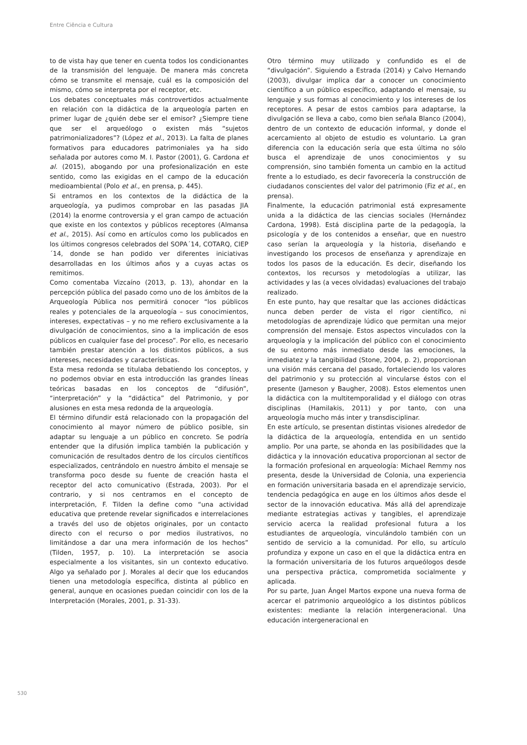Entre Ciência e Cultura
to de vista hay que tener en cuenta todos los condicionantes de la transmisión del lenguaje. De manera más concreta cómo se transmite el mensaje, cuál es la composición del mismo, cómo se interpreta por el receptor, etc.
Los debates conceptuales más controvertidos actualmente en relación con la didáctica de la arqueología parten en primer lugar de ¿quién debe ser el emisor? ¿Siempre tiene que ser el arqueólogo o existen más “sujetos patrimonializadores”? (López et al., 2013). La falta de planes formativos para educadores patrimoniales ya ha sido señalada por autores como M. I. Pastor (2001), G. Cardona et al. (2015), abogando por una profesionalización en este sentido, como las exigidas en el campo de la educación medioambiental (Polo et al., en prensa, p. 445).
Si entramos en los contextos de la didáctica de la arqueología, ya pudimos comprobar en las pasadas JIA (2014) la enorme controversia y el gran campo de actuación que existe en los contextos y públicos receptores (Almansa et al., 2015). Así como en artículos como los publicados en los últimos congresos celebrados del SOPA´14, COTARQ, CIEP´14, donde se han podido ver diferentes iniciativas desarrolladas en los últimos años y a cuyas actas os remitimos.
Como comentaba Vizcaíno (2013, p. 13), ahondar en la percepción pública del pasado como uno de los ámbitos de la Arqueología Pública nos permitirá conocer “los públicos reales y potenciales de la arqueología – sus conocimientos, intereses, expectativas – y no me refiero exclusivamente a la divulgación de conocimientos, sino a la implicación de esos públicos en cualquier fase del proceso”. Por ello, es necesario también prestar atención a los distintos públicos, a sus intereses, necesidades y características.
Esta mesa redonda se titulaba debatiendo los conceptos, y no podemos obviar en esta introducción las grandes líneas teóricas basadas en los conceptos de “difusión”, “interpretación” y la “didáctica” del Patrimonio, y por alusiones en esta mesa redonda de la arqueología.
El término difundir está relacionado con la propagación del conocimiento al mayor número de público posible, sin adaptar su lenguaje a un público en concreto. Se podría entender que la difusión implica también la publicación y comunicación de resultados dentro de los círculos científicos especializados, centrándolo en nuestro ámbito el mensaje se transforma poco desde su fuente de creación hasta el receptor del acto comunicativo (Estrada, 2003). Por el contrario, y si nos centramos en el concepto de interpretación, F. Tilden la define como “una actividad educativa que pretende revelar significados e interrelaciones a través del uso de objetos originales, por un contacto directo con el recurso o por medios ilustrativos, no limitándose a dar una mera información de los hechos” (Tilden, 1957, p. 10). La interpretación se asocia especialmente a los visitantes, sin un contexto educativo. Algo ya señalado por J. Morales al decir que los educandos tienen una metodología específica, distinta al público en general, aunque en ocasiones puedan coincidir con los de la Interpretación (Morales, 2001, p. 31-33).
Otro término muy utilizado y confundido es el de “divulgación”. Siguiendo a Estrada (2014) y Calvo Hernando (2003), divulgar implica dar a conocer un conocimiento científico a un público específico, adaptando el mensaje, su lenguaje y sus formas al conocimiento y los intereses de los receptores. A pesar de estos cambios para adaptarse, la divulgación se lleva a cabo, como bien señala Blanco (2004), dentro de un contexto de educación informal, y donde el acercamiento al objeto de estudio es voluntario. La gran diferencia con la educación sería que esta última no sólo busca el aprendizaje de unos conocimientos y su comprensión, sino también fomenta un cambio en la actitud frente a lo estudiado, es decir favorecería la construcción de ciudadanos conscientes del valor del patrimonio (Fiz et al., en prensa).
Finalmente, la educación patrimonial está expresamente unida a la didáctica de las ciencias sociales (Hernández Cardona, 1998). Está disciplina parte de la pedagogía, la psicología y de los contenidos a enseñar, que en nuestro caso serían la arqueología y la historia, diseñando e investigando los procesos de enseñanza y aprendizaje en todos los pasos de la educación. Es decir, diseñando los contextos, los recursos y metodologías a utilizar, las actividades y las (a veces olvidadas) evaluaciones del trabajo realizado.
En este punto, hay que resaltar que las acciones didácticas nunca deben perder de vista el rigor científico, ni metodologías de aprendizaje lúdico que permitan una mejor comprensión del mensaje. Estos aspectos vinculados con la arqueología y la implicación del público con el conocimiento de su entorno más inmediato desde las emociones, la inmediatez y la tangibilidad (Stone, 2004, p. 2), proporcionan una visión más cercana del pasado, fortaleciendo los valores del patrimonio y su protección al vincularse éstos con el presente (Jameson y Baugher, 2008). Estos elementos unen la didáctica con la multitemporalidad y el diálogo con otras disciplinas (Hamilakis, 2011) y por tanto, con una arqueología mucho más inter y transdisciplinar.
En este artículo, se presentan distintas visiones alrededor de la didáctica de la arqueología, entendida en un sentido amplio. Por una parte, se ahonda en las posibilidades que la didáctica y la innovación educativa proporcionan al sector de la formación profesional en arqueología: Michael Remmy nos presenta, desde la Universidad de Colonia, una experiencia en formación universitaria basada en el aprendizaje servicio, tendencia pedagógica en auge en los últimos años desde el sector de la innovación educativa. Más allá del aprendizaje mediante estrategias activas y tangibles, el aprendizaje servicio acerca la realidad profesional futura a los estudiantes de arqueología, vinculándolo también con un sentido de servicio a la comunidad. Por ello, su artículo profundiza y expone un caso en el que la didáctica entra en la formación universitaria de los futuros arqueólogos desde una perspectiva práctica, comprometida socialmente y aplicada.
Por su parte, Juan Ángel Martos expone una nueva forma de acercar el patrimonio arqueológico a los distintos públicos existentes: mediante la relación intergeneracional. Una educación intergeneracional en
530